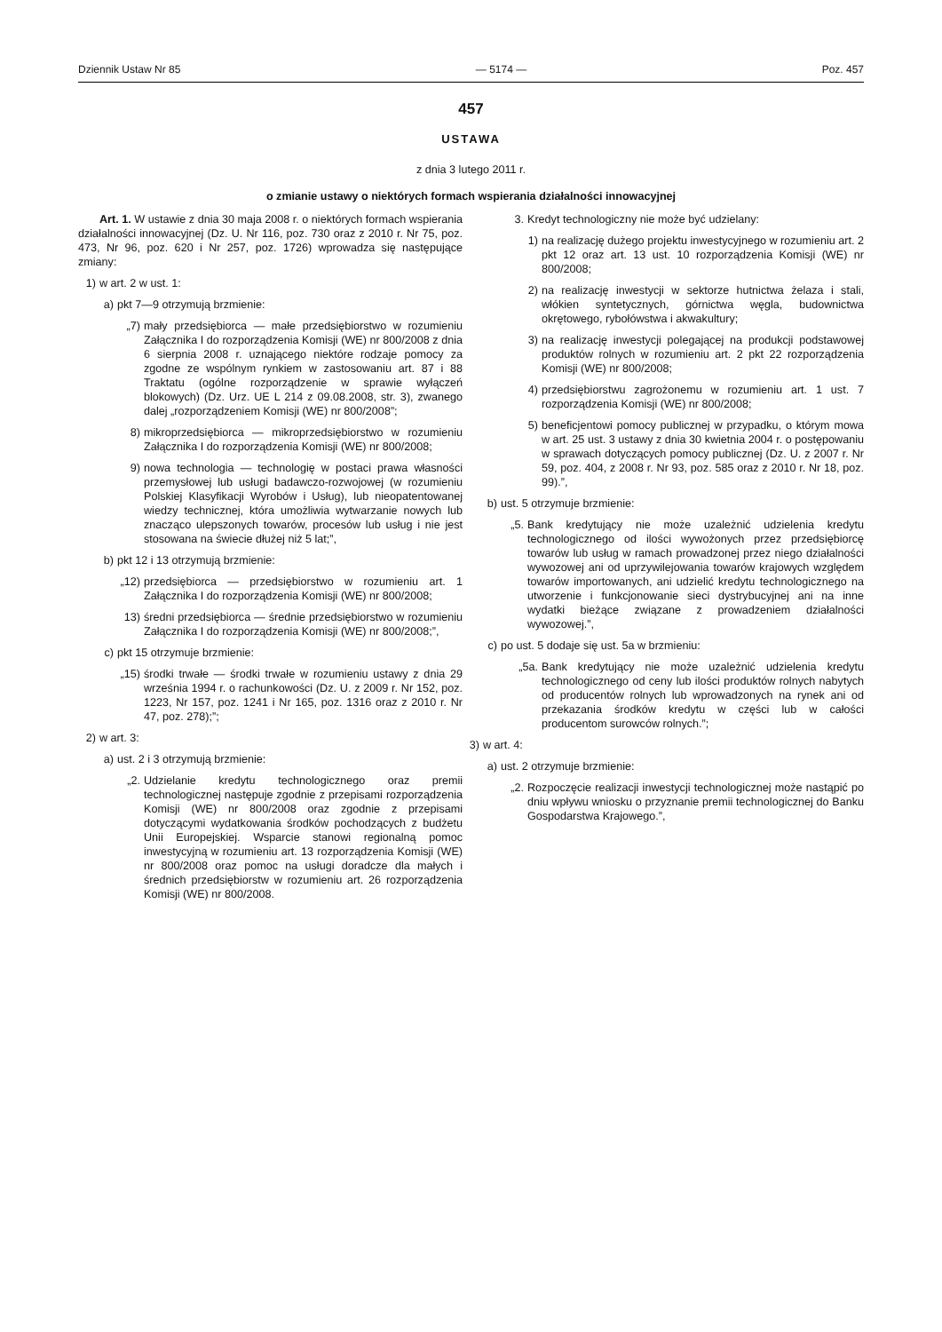Dziennik Ustaw Nr 85 — 5174 — Poz. 457
457
USTAWA
z dnia 3 lutego 2011 r.
o zmianie ustawy o niektórych formach wspierania działalności innowacyjnej
Art. 1. W ustawie z dnia 30 maja 2008 r. o niektórych formach wspierania działalności innowacyjnej (Dz. U. Nr 116, poz. 730 oraz z 2010 r. Nr 75, poz. 473, Nr 96, poz. 620 i Nr 257, poz. 1726) wprowadza się następujące zmiany:
1) w art. 2 w ust. 1:
a) pkt 7—9 otrzymują brzmienie:
„7) mały przedsiębiorca — małe przedsiębiorstwo w rozumieniu Załącznika I do rozporządzenia Komisji (WE) nr 800/2008 z dnia 6 sierpnia 2008 r. uznającego niektóre rodzaje pomocy za zgodne ze wspólnym rynkiem w zastosowaniu art. 87 i 88 Traktatu (ogólne rozporządzenie w sprawie wyłączeń blokowych) (Dz. Urz. UE L 214 z 09.08.2008, str. 3), zwanego dalej „rozporządzeniem Komisji (WE) nr 800/2008”;
8) mikroprzedsiębiorca — mikroprzedsiębiorstwo w rozumieniu Załącznika I do rozporządzenia Komisji (WE) nr 800/2008;
9) nowa technologia — technologię w postaci prawa własności przemysłowej lub usługi badawczo-rozwojowej (w rozumieniu Polskiej Klasyfikacji Wyrobów i Usług), lub nieopatentowanej wiedzy technicznej, która umożliwia wytwarzanie nowych lub znacząco ulepszonych towarów, procesów lub usług i nie jest stosowana na świecie dłużej niż 5 lat;”,
b) pkt 12 i 13 otrzymują brzmienie:
„12) przedsiębiorca — przedsiębiorstwo w rozumieniu art. 1 Załącznika I do rozporządzenia Komisji (WE) nr 800/2008;
13) średni przedsiębiorca — średnie przedsiębiorstwo w rozumieniu Załącznika I do rozporządzenia Komisji (WE) nr 800/2008;”,
c) pkt 15 otrzymuje brzmienie:
„15) środki trwałe — środki trwałe w rozumieniu ustawy z dnia 29 września 1994 r. o rachunkowości (Dz. U. z 2009 r. Nr 152, poz. 1223, Nr 157, poz. 1241 i Nr 165, poz. 1316 oraz z 2010 r. Nr 47, poz. 278);”;
2) w art. 3:
a) ust. 2 i 3 otrzymują brzmienie:
„2. Udzielanie kredytu technologicznego oraz premii technologicznej następuje zgodnie z przepisami rozporządzenia Komisji (WE) nr 800/2008 oraz zgodnie z przepisami dotyczącymi wydatkowania środków pochodzących z budżetu Unii Europejskiej. Wsparcie stanowi regionalną pomoc inwestycyjną w rozumieniu art. 13 rozporządzenia Komisji (WE) nr 800/2008 oraz pomoc na usługi doradcze dla małych i średnich przedsiębiorstw w rozumieniu art. 26 rozporządzenia Komisji (WE) nr 800/2008.
3. Kredyt technologiczny nie może być udzielany:
1) na realizację dużego projektu inwestycyjnego w rozumieniu art. 2 pkt 12 oraz art. 13 ust. 10 rozporządzenia Komisji (WE) nr 800/2008;
2) na realizację inwestycji w sektorze hutnictwa żelaza i stali, włókien syntetycznych, górnictwa węgla, budownictwa okrętowego, rybołówstwa i akwakultury;
3) na realizację inwestycji polegającej na produkcji podstawowej produktów rolnych w rozumieniu art. 2 pkt 22 rozporządzenia Komisji (WE) nr 800/2008;
4) przedsiębiorstwu zagrożonemu w rozumieniu art. 1 ust. 7 rozporządzenia Komisji (WE) nr 800/2008;
5) beneficjentowi pomocy publicznej w przypadku, o którym mowa w art. 25 ust. 3 ustawy z dnia 30 kwietnia 2004 r. o postępowaniu w sprawach dotyczących pomocy publicznej (Dz. U. z 2007 r. Nr 59, poz. 404, z 2008 r. Nr 93, poz. 585 oraz z 2010 r. Nr 18, poz. 99).”,
b) ust. 5 otrzymuje brzmienie:
„5. Bank kredytujący nie może uzależnić udzielenia kredytu technologicznego od ilości wywożonych przez przedsiębiorcę towarów lub usług w ramach prowadzonej przez niego działalności wywozowej ani od uprzywilejowania towarów krajowych względem towarów importowanych, ani udzielić kredytu technologicznego na utworzenie i funkcjonowanie sieci dystrybucyjnej ani na inne wydatki bieżące związane z prowadzeniem działalności wywozowej.”,
c) po ust. 5 dodaje się ust. 5a w brzmieniu:
„5a. Bank kredytujący nie może uzależnić udzielenia kredytu technologicznego od ceny lub ilości produktów rolnych nabytych od producentów rolnych lub wprowadzonych na rynek ani od przekazania środków kredytu w części lub w całości producentom surowców rolnych.”;
3) w art. 4:
a) ust. 2 otrzymuje brzmienie:
„2. Rozpoczęcie realizacji inwestycji technologicznej może nastąpić po dniu wpływu wniosku o przyznanie premii technologicznej do Banku Gospodarstwa Krajowego.”,